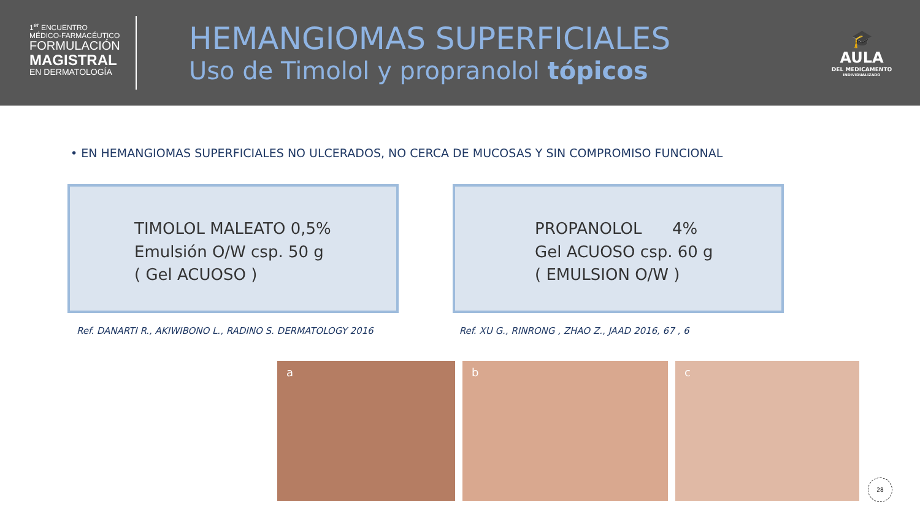1<sup>er</sup> ENCUENTRO
MÉDICO-FARMACÉUTICO
FORMULACIÓN
MAGISTRAL
EN DERMATOLOGÍA
HEMANGIOMAS SUPERFICIALES
Uso de Timolol y propranolol tópicos
🎓
AULA
DEL MEDICAMENTO
INDIVIDUALIZADO
• EN HEMANGIOMAS SUPERFICIALES NO ULCERADOS, NO CERCA DE MUCOSAS Y SIN COMPROMISO FUNCIONAL
TIMOLOL MALEATO 0,5%
Emulsión O/W csp. 50 g
( Gel ACUOSO )
PROPANOLOL 4%
Gel ACUOSO csp. 60 g
( EMULSION O/W )
Ref. DANARTI R., AKIWIBONO L., RADINO S. DERMATOLOGY 2016
Ref. XU G., RINRONG , ZHAO Z., JAAD 2016, 67 , 6
a b c
28